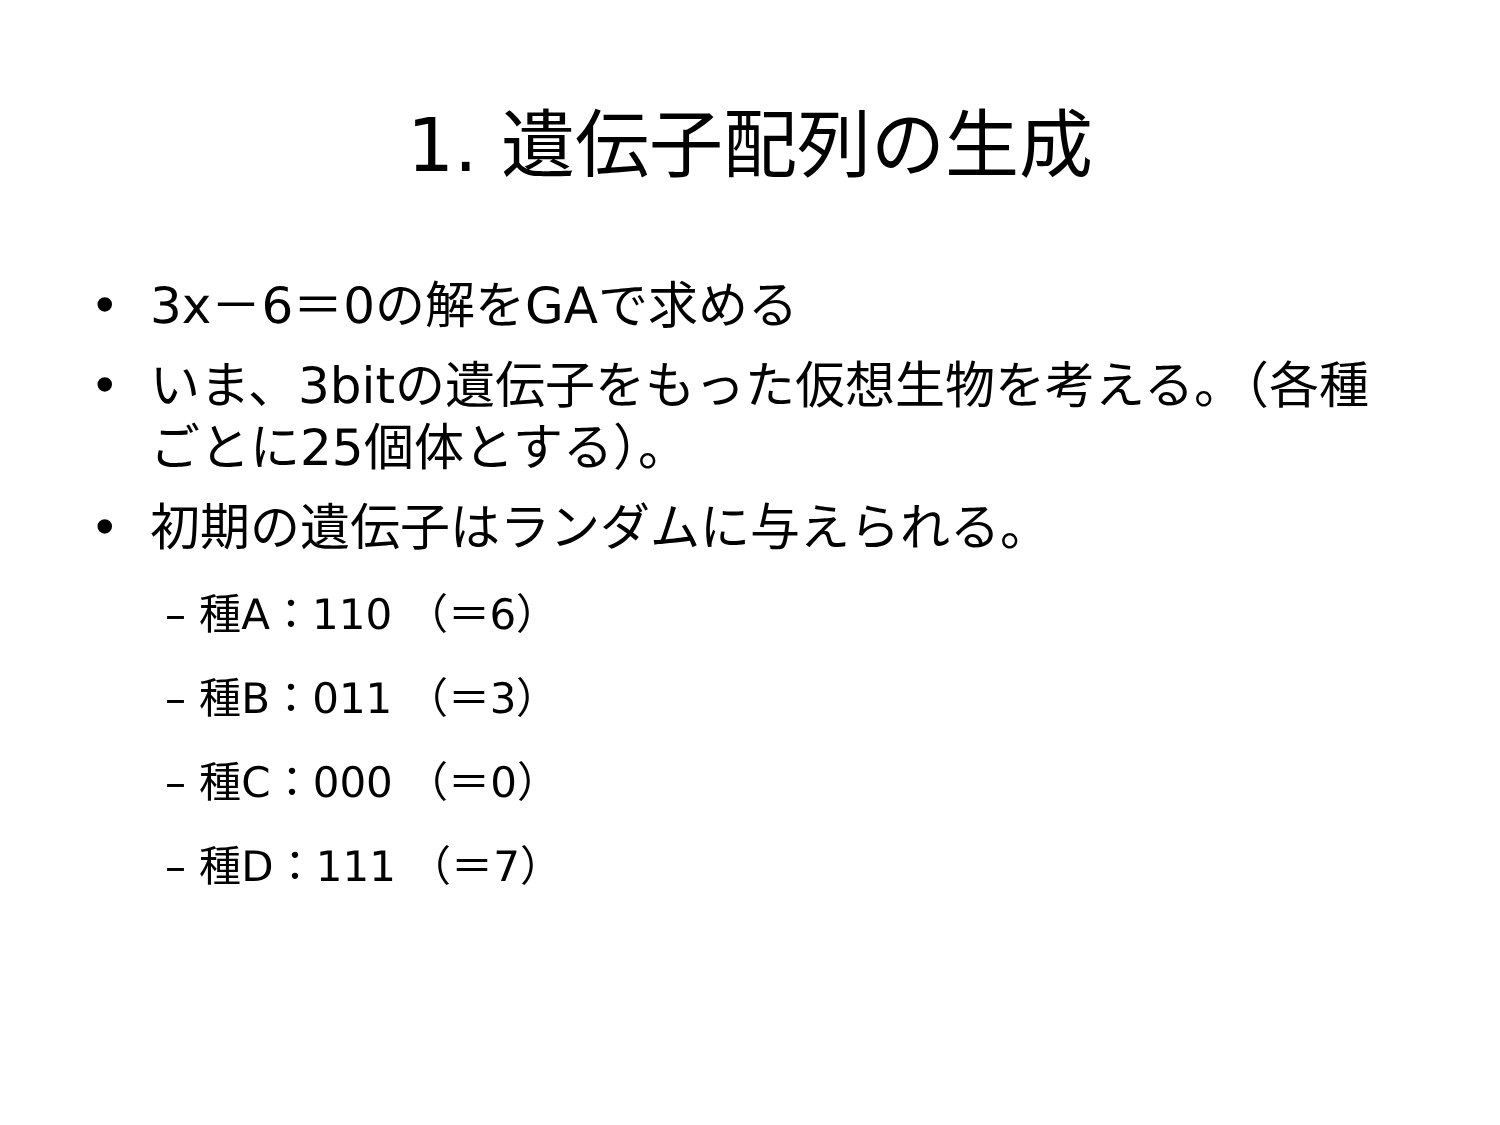1. 遺伝子配列の生成
• 3x－6＝0の解をGAで求める
• いま、3bitの遺伝子をもった仮想生物を考える。（各種ごとに25個体とする）。
• 初期の遺伝子はランダムに与えられる。
– 種A：110 （＝6）
– 種B：011 （＝3）
– 種C：000 （＝0）
– 種D：111 （＝7）